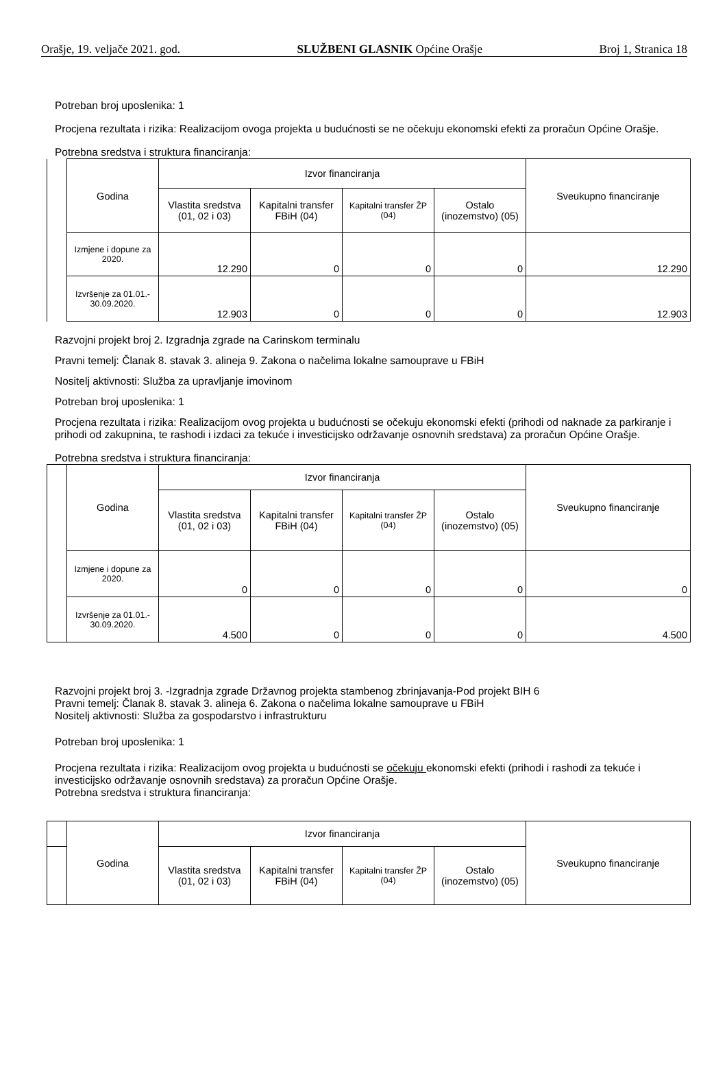Orašje, 19. veljače 2021. god. SLUŽBENI GLASNIK Općine Orašje Broj 1, Stranica 18
Potreban broj uposlenika: 1
Procjena rezultata i rizika: Realizacijom ovoga projekta u budućnosti se ne očekuju ekonomski efekti za proračun Općine Orašje.
Potrebna sredstva i struktura financiranja:
| | Godina | Izvor financiranja | | | | Sveukupno financiranje |
| | | Vlastita sredstva (01, 02 i 03) | Kapitalni transfer FBiH (04) | Kapitalni transfer ŽP (04) | Ostalo (inozemstvo) (05) | |
| | Izmjene i dopune za 2020. | 12.290 | 0 | 0 | 0 | 12.290 |
| | Izvršenje za 01.01.- 30.09.2020. | 12.903 | 0 | 0 | 0 | 12.903 |
Razvojni projekt broj 2. Izgradnja zgrade na Carinskom terminalu
Pravni temelj: Članak 8. stavak 3. alineja 9. Zakona o načelima lokalne samouprave u FBiH
Nositelj aktivnosti: Služba za upravljanje imovinom
Potreban broj uposlenika: 1
Procjena rezultata i rizika: Realizacijom ovog projekta u budućnosti se očekuju ekonomski efekti (prihodi od naknade za parkiranje i prihodi od zakupnina, te rashodi i izdaci za tekuće i investicijsko održavanje osnovnih sredstava) za proračun Općine Orašje.
Potrebna sredstva i struktura financiranja:
| | Godina | Izvor financiranja | | | | Sveukupno financiranje |
| | | Vlastita sredstva (01, 02 i 03) | Kapitalni transfer FBiH (04) | Kapitalni transfer ŽP (04) | Ostalo (inozemstvo) (05) | |
| | Izmjene i dopune za 2020. | 0 | 0 | 0 | 0 | 0 |
| | Izvršenje za 01.01.- 30.09.2020. | 4.500 | 0 | 0 | 0 | 4.500 |
Razvojni projekt broj 3. -Izgradnja zgrade Državnog projekta stambenog zbrinjavanja-Pod projekt BIH 6
Pravni temelj: Članak 8. stavak 3. alineja 6. Zakona o načelima lokalne samouprave u FBiH
Nositelj aktivnosti: Služba za gospodarstvo i infrastrukturu
Potreban broj uposlenika: 1
Procjena rezultata i rizika: Realizacijom ovog projekta u budućnosti se očekuju ekonomski efekti (prihodi i rashodi za tekuće i investicijsko održavanje osnovnih sredstava) za proračun Općine Orašje.
Potrebna sredstva i struktura financiranja:
| | Godina | Izvor financiranja | | | | Sveukupno financiranje |
| | | Vlastita sredstva (01, 02 i 03) | Kapitalni transfer FBiH (04) | Kapitalni transfer ŽP (04) | Ostalo (inozemstvo) (05) | |